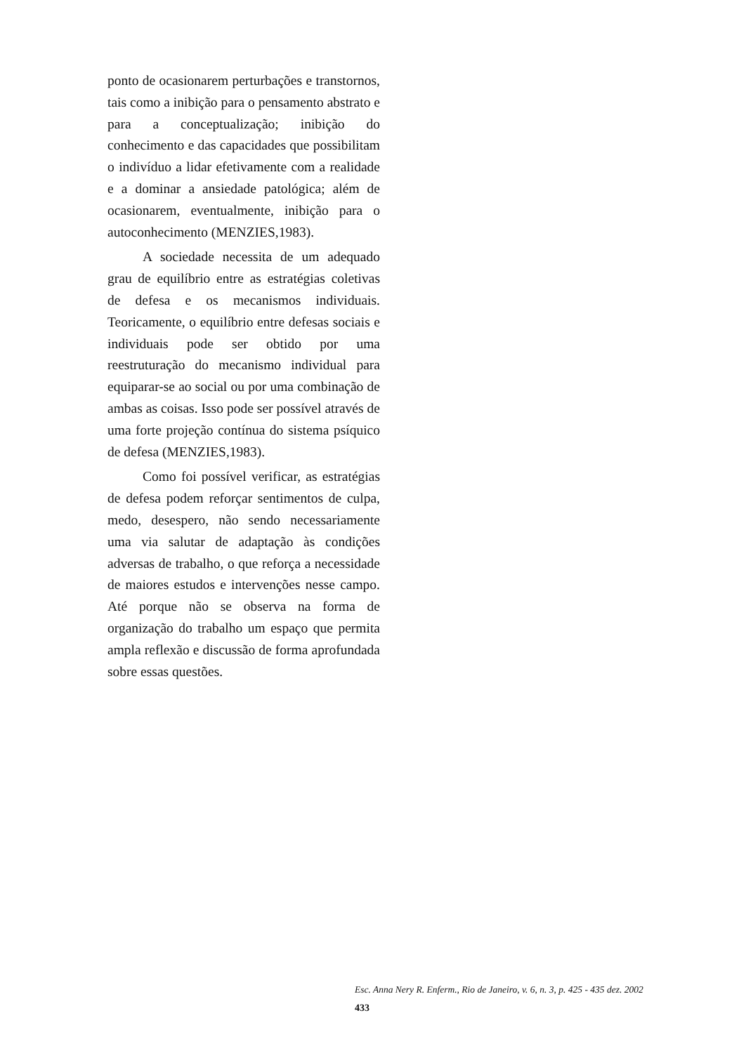ponto de ocasionarem perturbações e transtornos, tais como a inibição para o pensamento abstrato e para a conceptualização; inibição do conhecimento e das capacidades que possibilitam o indivíduo a lidar efetivamente com a realidade e a dominar a ansiedade patológica; além de ocasionarem, eventualmente, inibição para o autoconhecimento (MENZIES,1983).
A sociedade necessita de um adequado grau de equilíbrio entre as estratégias coletivas de defesa e os mecanismos individuais. Teoricamente, o equilíbrio entre defesas sociais e individuais pode ser obtido por uma reestruturação do mecanismo individual para equiparar-se ao social ou por uma combinação de ambas as coisas. Isso pode ser possível através de uma forte projeção contínua do sistema psíquico de defesa (MENZIES,1983).
Como foi possível verificar, as estratégias de defesa podem reforçar sentimentos de culpa, medo, desespero, não sendo necessariamente uma via salutar de adaptação às condições adversas de trabalho, o que reforça a necessidade de maiores estudos e intervenções nesse campo. Até porque não se observa na forma de organização do trabalho um espaço que permita ampla reflexão e discussão de forma aprofundada sobre essas questões.
Esc. Anna Nery R. Enferm., Rio de Janeiro, v. 6, n. 3, p. 425 - 435 dez. 2002
433